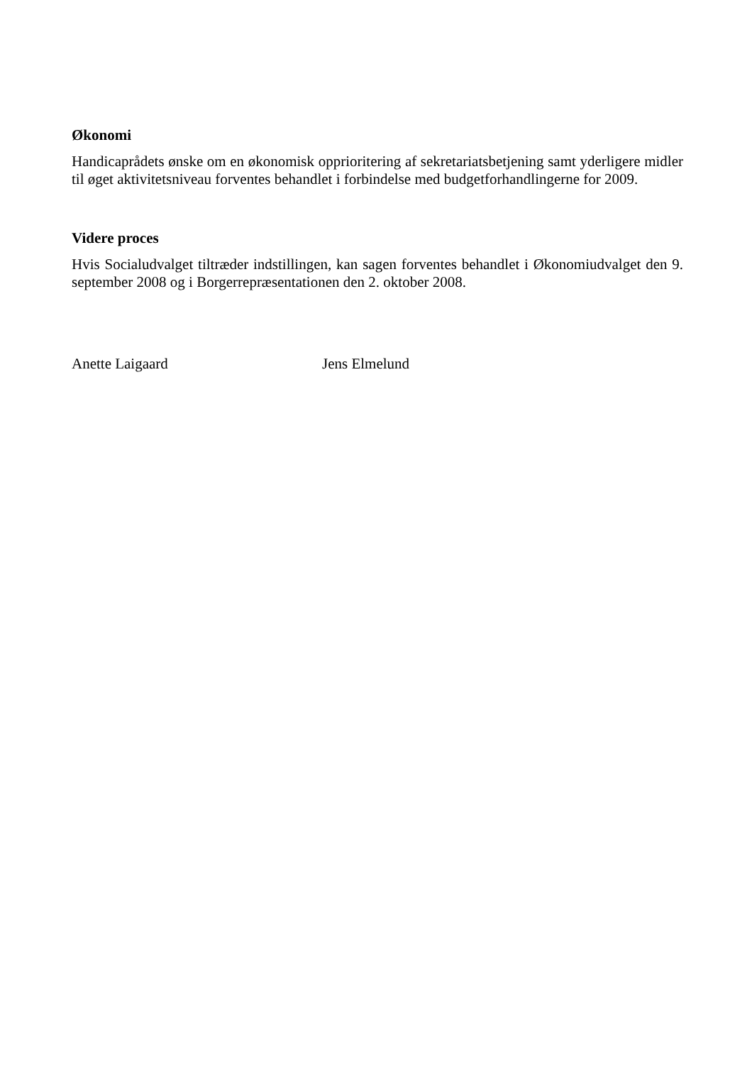Økonomi
Handicaprådets ønske om en økonomisk opprioritering af sekretariatsbetjening samt yderligere midler til øget aktivitetsniveau forventes behandlet i forbindelse med budgetforhandlingerne for 2009.
Videre proces
Hvis Socialudvalget tiltræder indstillingen, kan sagen forventes behandlet i Økonomiudvalget den 9. september 2008 og i Borgerrepræsentationen den 2. oktober 2008.
Anette Laigaard Jens Elmelund